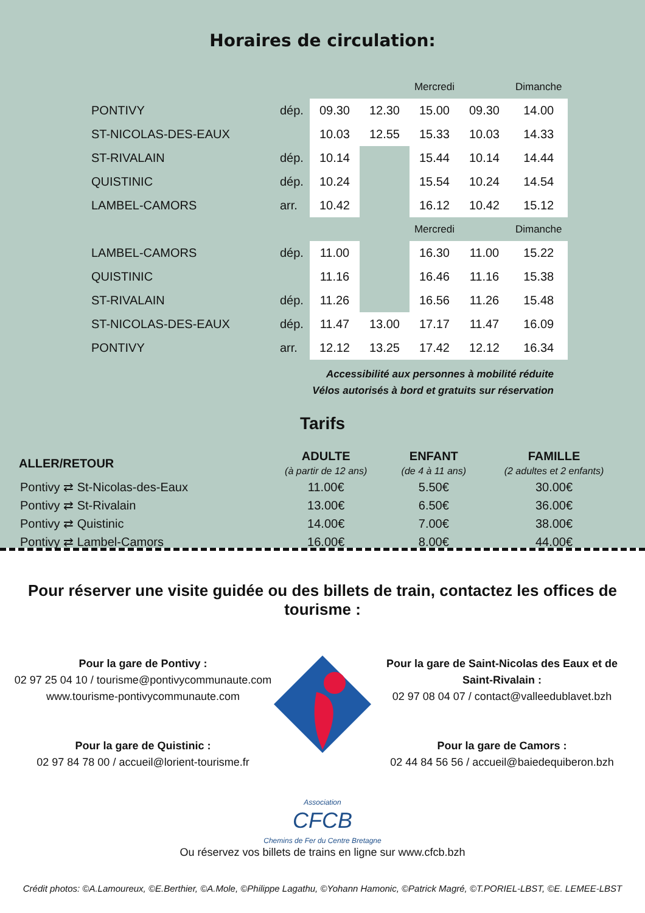Horaires de circulation:
| | | | Mercredi | | | Dimanche |
| PONTIVY | dép. | 09.30 | 12.30 | 15.00 | 09.30 | 14.00 |
| ST-NICOLAS-DES-EAUX | | 10.03 | 12.55 | 15.33 | 10.03 | 14.33 |
| ST-RIVALAIN | dép. | 10.14 | | 15.44 | 10.14 | 14.44 |
| QUISTINIC | dép. | 10.24 | | 15.54 | 10.24 | 14.54 |
| LAMBEL-CAMORS | arr. | 10.42 | | 16.12 | 10.42 | 15.12 |
| | | | Mercredi | | | Dimanche |
| LAMBEL-CAMORS | dép. | 11.00 | | 16.30 | 11.00 | 15.22 |
| QUISTINIC | | 11.16 | | 16.46 | 11.16 | 15.38 |
| ST-RIVALAIN | dép. | 11.26 | | 16.56 | 11.26 | 15.48 |
| ST-NICOLAS-DES-EAUX | dép. | 11.47 | 13.00 | 17.17 | 11.47 | 16.09 |
| PONTIVY | arr. | 12.12 | 13.25 | 17.42 | 12.12 | 16.34 |
Accessibilité aux personnes à mobilité réduite
Vélos autorisés à bord et gratuits sur réservation
Tarifs
| ALLER/RETOUR | ADULTE (à partir de 12 ans) | ENFANT (de 4 à 11 ans) | FAMILLE (2 adultes et 2 enfants) |
| --- | --- | --- | --- |
| Pontivy ⇄ St-Nicolas-des-Eaux | 11.00€ | 5.50€ | 30.00€ |
| Pontivy ⇄ St-Rivalain | 13.00€ | 6.50€ | 36.00€ |
| Pontivy ⇄ Quistinic | 14.00€ | 7.00€ | 38.00€ |
| Pontivy ⇄ Lambel-Camors | 16.00€ | 8.00€ | 44.00€ |
Pour réserver une visite guidée ou des billets de train, contactez les offices de tourisme :
Pour la gare de Pontivy :
02 97 25 04 10 / tourisme@pontivycommunaute.com
www.tourisme-pontivycommunaute.com
Pour la gare de Quistinic :
02 97 84 78 00 / accueil@lorient-tourisme.fr
Pour la gare de Saint-Nicolas des Eaux et de Saint-Rivalain :
02 97 08 04 07 / contact@valleedublavet.bzh
Pour la gare de Camors :
02 44 84 56 56 / accueil@baiedequiberon.bzh
Association
CFCB
Chemins de Fer du Centre Bretagne
Ou réservez vos billets de trains en ligne sur www.cfcb.bzh
Crédit photos: ©A.Lamoureux, ©E.Berthier, ©A.Mole, ©Philippe Lagathu, ©Yohann Hamonic, ©Patrick Magré, ©T.PORIEL-LBST, ©E. LEMEE-LBST